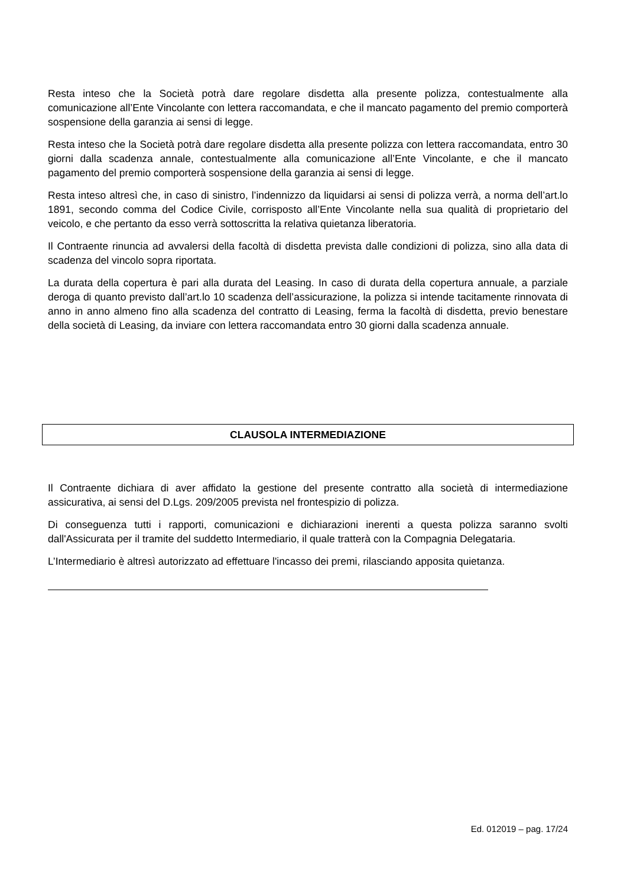Resta inteso che la Società potrà dare regolare disdetta alla presente polizza, contestualmente alla comunicazione all’Ente Vincolante con lettera raccomandata, e che il mancato pagamento del premio comporterà sospensione della garanzia ai sensi di legge.
Resta inteso che la Società potrà dare regolare disdetta alla presente polizza con lettera raccomandata, entro 30 giorni dalla scadenza annale, contestualmente alla comunicazione all’Ente Vincolante, e che il mancato pagamento del premio comporterà sospensione della garanzia ai sensi di legge.
Resta inteso altresì che, in caso di sinistro, l’indennizzo da liquidarsi ai sensi di polizza verrà, a norma dell’art.lo 1891, secondo comma del Codice Civile, corrisposto all’Ente Vincolante nella sua qualità di proprietario del veicolo, e che pertanto da esso verrà sottoscritta la relativa quietanza liberatoria.
Il Contraente rinuncia ad avvalersi della facoltà di disdetta prevista dalle condizioni di polizza, sino alla data di scadenza del vincolo sopra riportata.
La durata della copertura è pari alla durata del Leasing. In caso di durata della copertura annuale, a parziale deroga di quanto previsto dall’art.lo 10 scadenza dell’assicurazione, la polizza si intende tacitamente rinnovata di anno in anno almeno fino alla scadenza del contratto di Leasing, ferma la facoltà di disdetta, previo benestare della società di Leasing, da inviare con lettera raccomandata entro 30 giorni dalla scadenza annuale.
CLAUSOLA INTERMEDIAZIONE
Il Contraente dichiara di aver affidato la gestione del presente contratto alla società di intermediazione assicurativa, ai sensi del D.Lgs. 209/2005 prevista nel frontespizio di polizza.
Di conseguenza tutti i rapporti, comunicazioni e dichiarazioni inerenti a questa polizza saranno svolti dall'Assicurata per il tramite del suddetto Intermediario, il quale tratterà con la Compagnia Delegataria.
L’Intermediario è altresì autorizzato ad effettuare l'incasso dei premi, rilasciando apposita quietanza.
Ed. 012019 – pag. 17/24